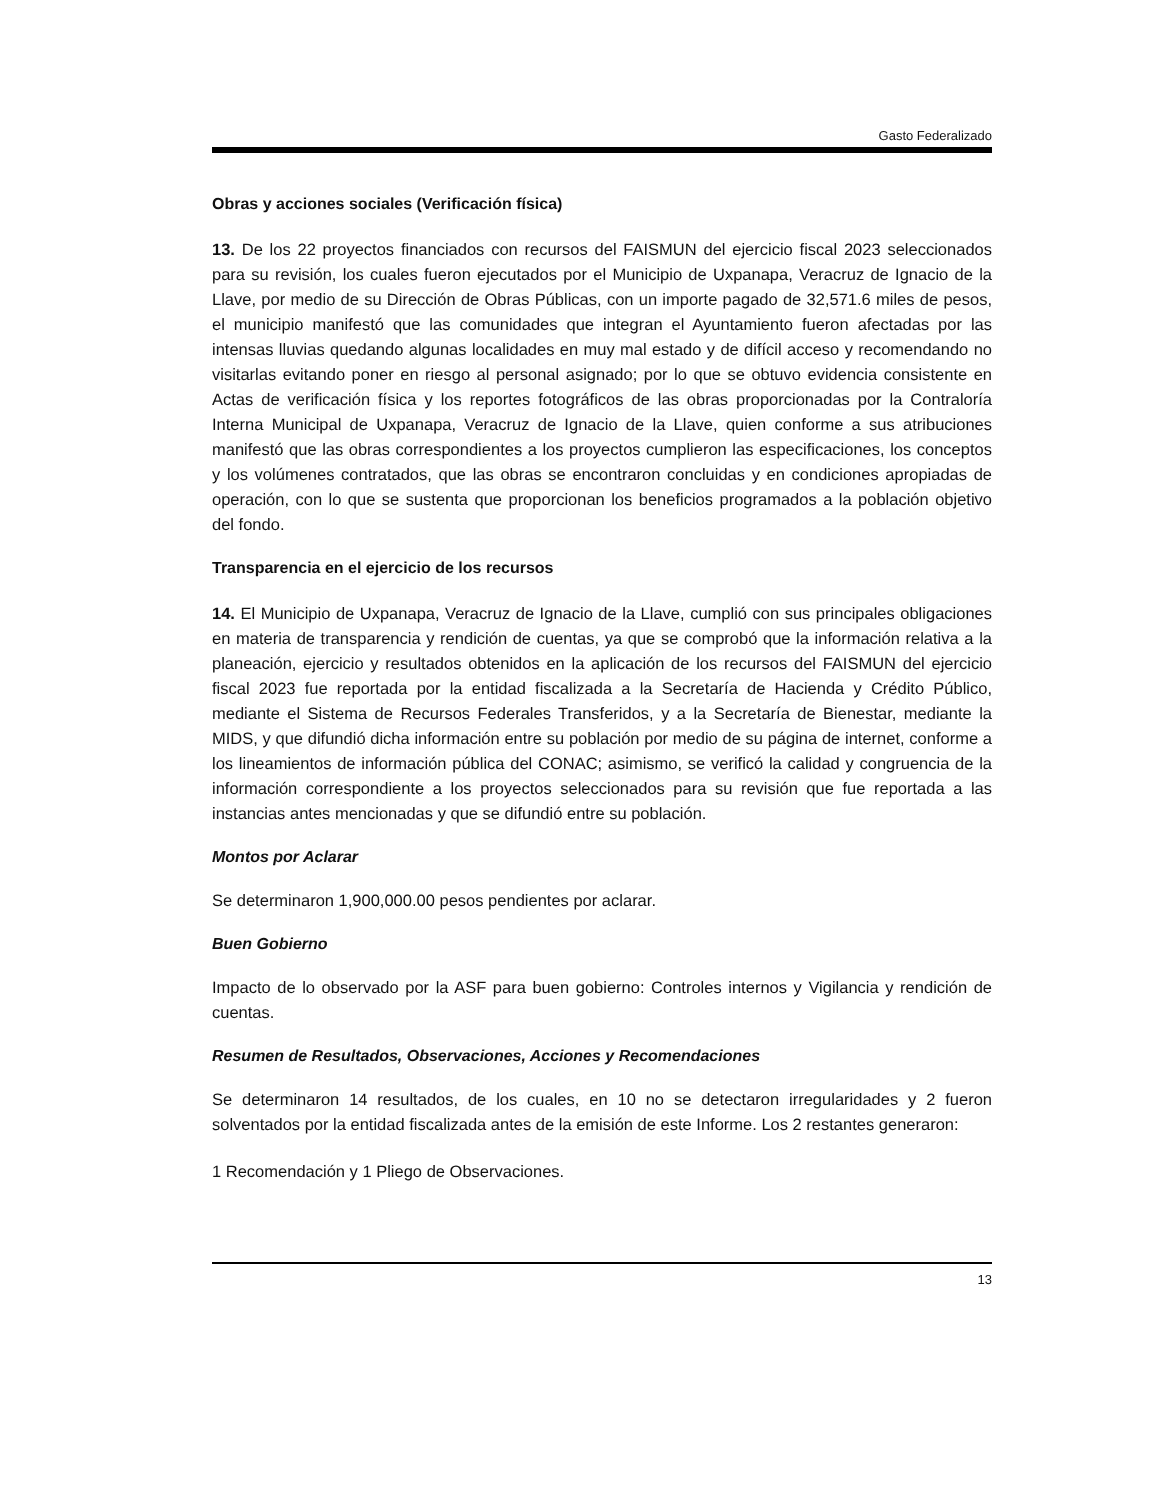Gasto Federalizado
Obras y acciones sociales (Verificación física)
13. De los 22 proyectos financiados con recursos del FAISMUN del ejercicio fiscal 2023 seleccionados para su revisión, los cuales fueron ejecutados por el Municipio de Uxpanapa, Veracruz de Ignacio de la Llave, por medio de su Dirección de Obras Públicas, con un importe pagado de 32,571.6 miles de pesos, el municipio manifestó que las comunidades que integran el Ayuntamiento fueron afectadas por las intensas lluvias quedando algunas localidades en muy mal estado y de difícil acceso y recomendando no visitarlas evitando poner en riesgo al personal asignado; por lo que se obtuvo evidencia consistente en Actas de verificación física y los reportes fotográficos de las obras proporcionadas por la Contraloría Interna Municipal de Uxpanapa, Veracruz de Ignacio de la Llave, quien conforme a sus atribuciones manifestó que las obras correspondientes a los proyectos cumplieron las especificaciones, los conceptos y los volúmenes contratados, que las obras se encontraron concluidas y en condiciones apropiadas de operación, con lo que se sustenta que proporcionan los beneficios programados a la población objetivo del fondo.
Transparencia en el ejercicio de los recursos
14. El Municipio de Uxpanapa, Veracruz de Ignacio de la Llave, cumplió con sus principales obligaciones en materia de transparencia y rendición de cuentas, ya que se comprobó que la información relativa a la planeación, ejercicio y resultados obtenidos en la aplicación de los recursos del FAISMUN del ejercicio fiscal 2023 fue reportada por la entidad fiscalizada a la Secretaría de Hacienda y Crédito Público, mediante el Sistema de Recursos Federales Transferidos, y a la Secretaría de Bienestar, mediante la MIDS, y que difundió dicha información entre su población por medio de su página de internet, conforme a los lineamientos de información pública del CONAC; asimismo, se verificó la calidad y congruencia de la información correspondiente a los proyectos seleccionados para su revisión que fue reportada a las instancias antes mencionadas y que se difundió entre su población.
Montos por Aclarar
Se determinaron 1,900,000.00 pesos pendientes por aclarar.
Buen Gobierno
Impacto de lo observado por la ASF para buen gobierno: Controles internos y Vigilancia y rendición de cuentas.
Resumen de Resultados, Observaciones, Acciones y Recomendaciones
Se determinaron 14 resultados, de los cuales, en 10 no se detectaron irregularidades y 2 fueron solventados por la entidad fiscalizada antes de la emisión de este Informe. Los 2 restantes generaron:
1 Recomendación y 1 Pliego de Observaciones.
13